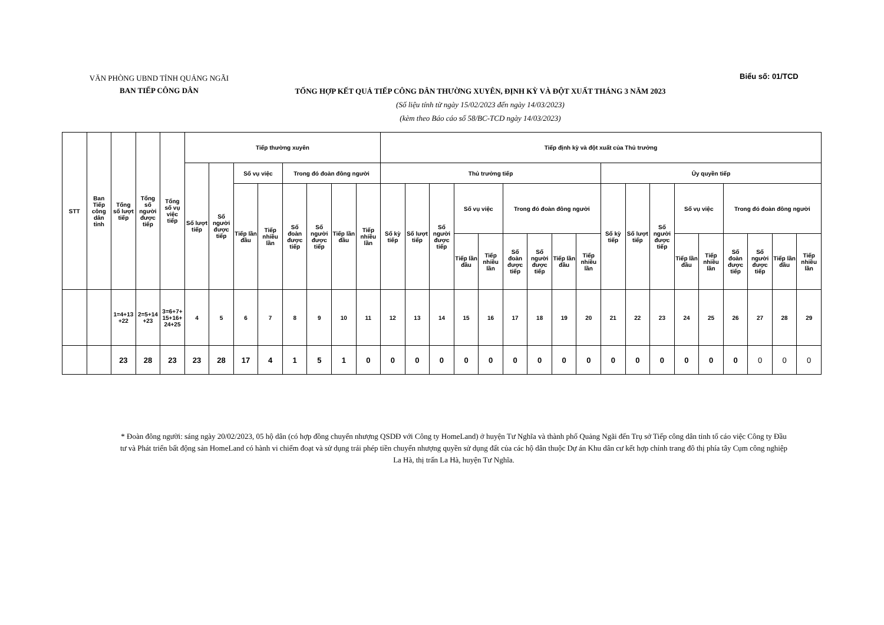VĂN PHÒNG UBND TỈNH QUẢNG NGÃI
BAN TIẾP CÔNG DÂN
Biểu số: 01/TCD
TỔNG HỢP KẾT QUẢ TIẾP CÔNG DÂN THƯỜNG XUYÊN, ĐỊNH KỲ VÀ ĐỘT XUẤT THÁNG 3 NĂM 2023
(Số liệu tính từ ngày 15/02/2023 đến ngày 14/03/2023)
(kèm theo Báo cáo số 58/BC-TCD ngày 14/03/2023)
| STT | Ban Tiếp công dân tỉnh | Tổng số lượt tiếp | Tổng số người được tiếp | Tổng số vụ việc tiếp | Tiếp thường xuyên | | | | | | | | Tiếp định kỳ và đột xuất của Thủ trưởng | | | | | | | | | | | | | | | | | |
| --- | --- | --- | --- | --- | --- | --- | --- | --- | --- | --- | --- | --- | --- | --- | --- | --- | --- | --- | --- | --- | --- | --- | --- | --- | --- | --- | --- | --- | --- | --- |
| | | | | | Số lượt tiếp | Số người được tiếp | Số vụ việc | | Trong đó đoàn đông người | | | | Thủ trưởng tiếp | | | | | | | | | Ủy quyền tiếp | | | | | | | | |
| | | | | | | | Tiếp lần đầu | Tiếp nhiều lần | Số đoàn được tiếp | Số người được tiếp | Tiếp lần đầu | Tiếp nhiều lần | Số kỳ tiếp | Số lượt tiếp | Số người được tiếp | Số vụ việc | | Trong đó đoàn đông người | | | | Số kỳ tiếp | Số lượt tiếp | Số người được tiếp | Số vụ việc | | Trong đó đoàn đông người | | | |
| | | | | | | | | | | | | | | | | Tiếp lần đầu | Tiếp nhiều lần | Số đoàn được tiếp | Số người được tiếp | Tiếp lần đầu | Tiếp nhiều lần | | | | Tiếp lần đầu | Tiếp nhiều lần | Số đoàn được tiếp | Số người được tiếp | Tiếp lần đầu | Tiếp nhiều lần |
| | | 1=4+13 +22 | 2=5+14 +23 | 3=6+7+ 15+16+ 24+25 | 4 | 5 | 6 | 7 | 8 | 9 | 10 | 11 | 12 | 13 | 14 | 15 | 16 | 17 | 18 | 19 | 20 | 21 | 22 | 23 | 24 | 25 | 26 | 27 | 28 | 29 |
| | | 23 | 28 | 23 | 23 | 28 | 17 | 4 | 1 | 5 | 1 | 0 | 0 | 0 | 0 | 0 | 0 | 0 | 0 | 0 | 0 | 0 | 0 | 0 | 0 | 0 | 0 | 0 | 0 | 0 |
* Đoàn đông người: sáng ngày 20/02/2023, 05 hộ dân (có hợp đồng chuyển nhượng QSDĐ với Công ty HomeLand) ở huyện Tư Nghĩa và thành phố Quảng Ngãi đến Trụ sở Tiếp công dân tỉnh tố cáo việc Công ty Đầu tư và Phát triển bất động sản HomeLand có hành vi chiếm đoạt và sử dụng trái phép tiền chuyển nhượng quyền sử dụng đất của các hộ dân thuộc Dự án Khu dân cư kết hợp chỉnh trang đô thị phía tây Cụm công nghiệp La Hà, thị trấn La Hà, huyện Tư Nghĩa.